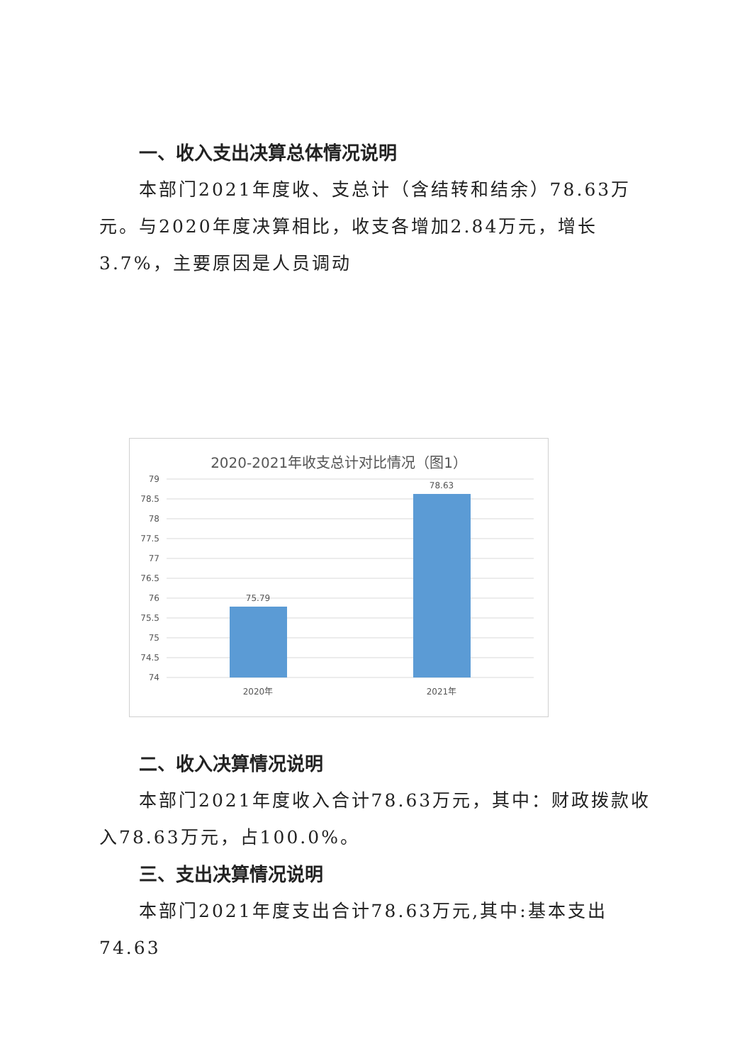一、收入支出决算总体情况说明
本部门2021年度收、支总计（含结转和结余）78.63万元。与2020年度决算相比，收支各增加2.84万元，增长3.7%，主要原因是人员调动
2020-2021年收支总计对比情况（图1）
79
78.5
78
77.5
77
76.5
76
75.5
75
74.5
74
75.79
78.63
2020年
2021年
二、收入决算情况说明
本部门2021年度收入合计78.63万元，其中：财政拨款收入78.63万元，占100.0%。
三、支出决算情况说明
本部门2021年度支出合计78.63万元,其中:基本支出74.63